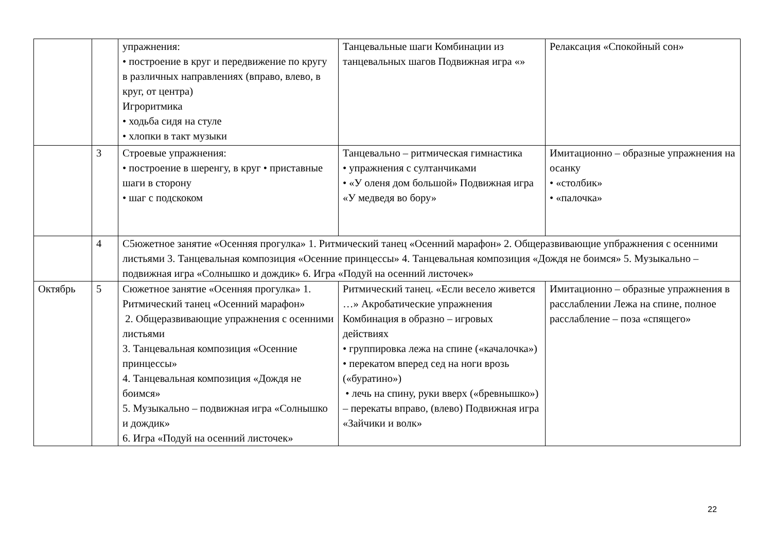| | | упражнения: • построение в круг и передвижение по кругу в различных направлениях (вправо, влево, в круг, от центра) Игроритмика • ходьба сидя на стуле • хлопки в такт музыки | Танцевальные шаги Комбинации из танцевальных шагов Подвижная игра «» | Релаксация «Спокойный сон» |
| | 3 | Строевые упражнения: • построение в шеренгу, в круг • приставные шаги в сторону • шаг с подскоком | Танцевально – ритмическая гимнастика • упражнения с султанчиками • «У оленя дом большой» Подвижная игра «У медведя во бору» | Имитационно – образные упражнения на осанку • «столбик» • «палочка» |
| | 4 | С5южетное занятие «Осенняя прогулка» 1. Ритмический танец «Осенний марафон» 2. Общеразвивающие упбражнения с осенними листьями 3. Танцевальная композиция «Осенние принцессы» 4. Танцевальная композиция «Дождя не боимся» 5. Музыкально – подвижная игра «Солнышко и дождик» 6. Игра «Подуй на осенний листочек» | | |
| Октябрь | 5 | Сюжетное занятие «Осенняя прогулка» 1. Ритмический танец «Осенний марафон» 2. Общеразвивающие упражнения с осенними листьями 3. Танцевальная композиция «Осенние принцессы» 4. Танцевальная композиция «Дождя не боимся» 5. Музыкально – подвижная игра «Солнышко и дождик» 6. Игра «Подуй на осенний листочек» | Ритмический танец. «Если весело живется …» Акробатические упражнения Комбинация в образно – игровых действиях • группировка лежа на спине («качалочка») • перекатом вперед сед на ноги врозь («буратино») • лечь на спину, руки вверх («бревнышко») – перекаты вправо, (влево) Подвижная игра «Зайчики и волк» | Имитационно – образные упражнения в расслаблении Лежа на спине, полное расслабление – поза «спящего» |
22